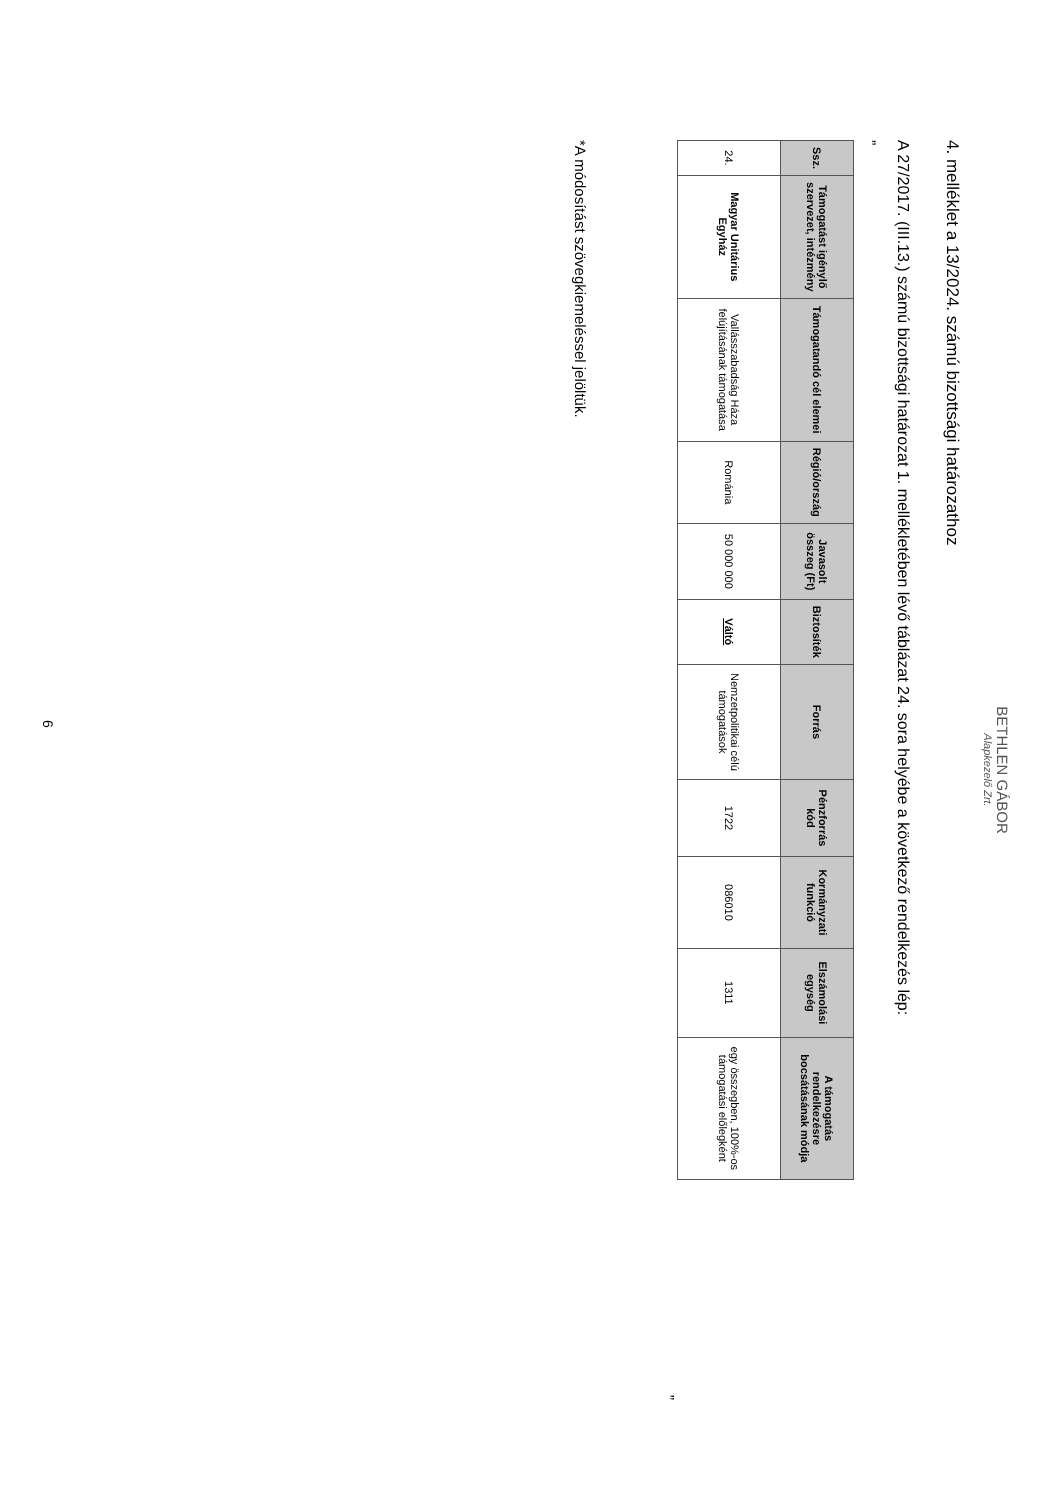BETHLEN GÁBOR
Alapkezelő Zrt.
4. melléklet a 13/2024. számú bizottsági határozathoz
A 27/2017. (III.13.) számú bizottsági határozat 1. mellékletében lévő táblázat 24. sora helyébe a következő rendelkezés lép:
„
| Ssz. | Támogatást igénylő szervezet, intézmény | Támogatandó cél elemei | Régió/ország | Javasolt összeg (Ft) | Biztosíték | Forrás | Pénzforrás kód | Kormányzati funkció | Elszámolási egység | A támogatás rendelkezésre bocsátásának módja |
| --- | --- | --- | --- | --- | --- | --- | --- | --- | --- | --- |
| 24. | Magyar Unitárius Egyház | Vallásszabadság Háza felújításának támogatása | Románia | 50 000 000 | Váltó | Nemzetpolitikai célú támogatások | 1722 | 086010 | 1311 | egy összegben, 100%-os támogatási előlegként |
”
*A módosítást szövegkiemeléssel jelöltük.
6